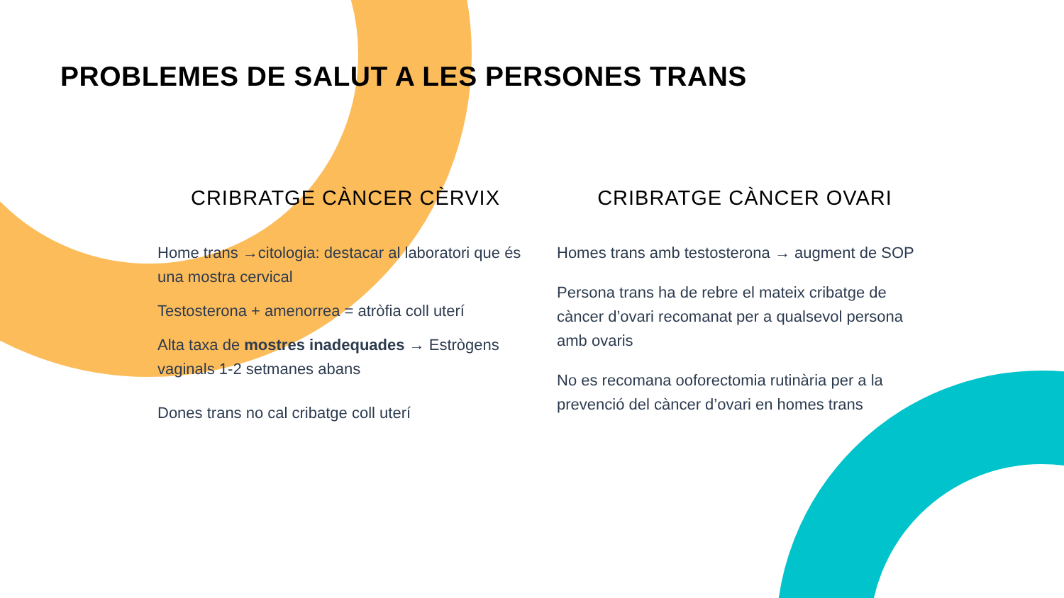PROBLEMES DE SALUT A LES PERSONES TRANS
CRIBRATGE CÀNCER CÈRVIX
Home trans →citologia: destacar al laboratori que és una mostra cervical
Testosterona + amenorrea = atròfia coll uterí
Alta taxa de mostres inadequades → Estrògens vaginals 1-2 setmanes abans
Dones trans no cal cribatge coll uterí
CRIBRATGE CÀNCER OVARI
Homes trans amb testosterona → augment de SOP
Persona trans ha de rebre el mateix cribatge de càncer d’ovari recomanat per a qualsevol persona amb ovaris
No es recomana ooforectomia rutinària per a la prevenció del càncer d’ovari en homes trans